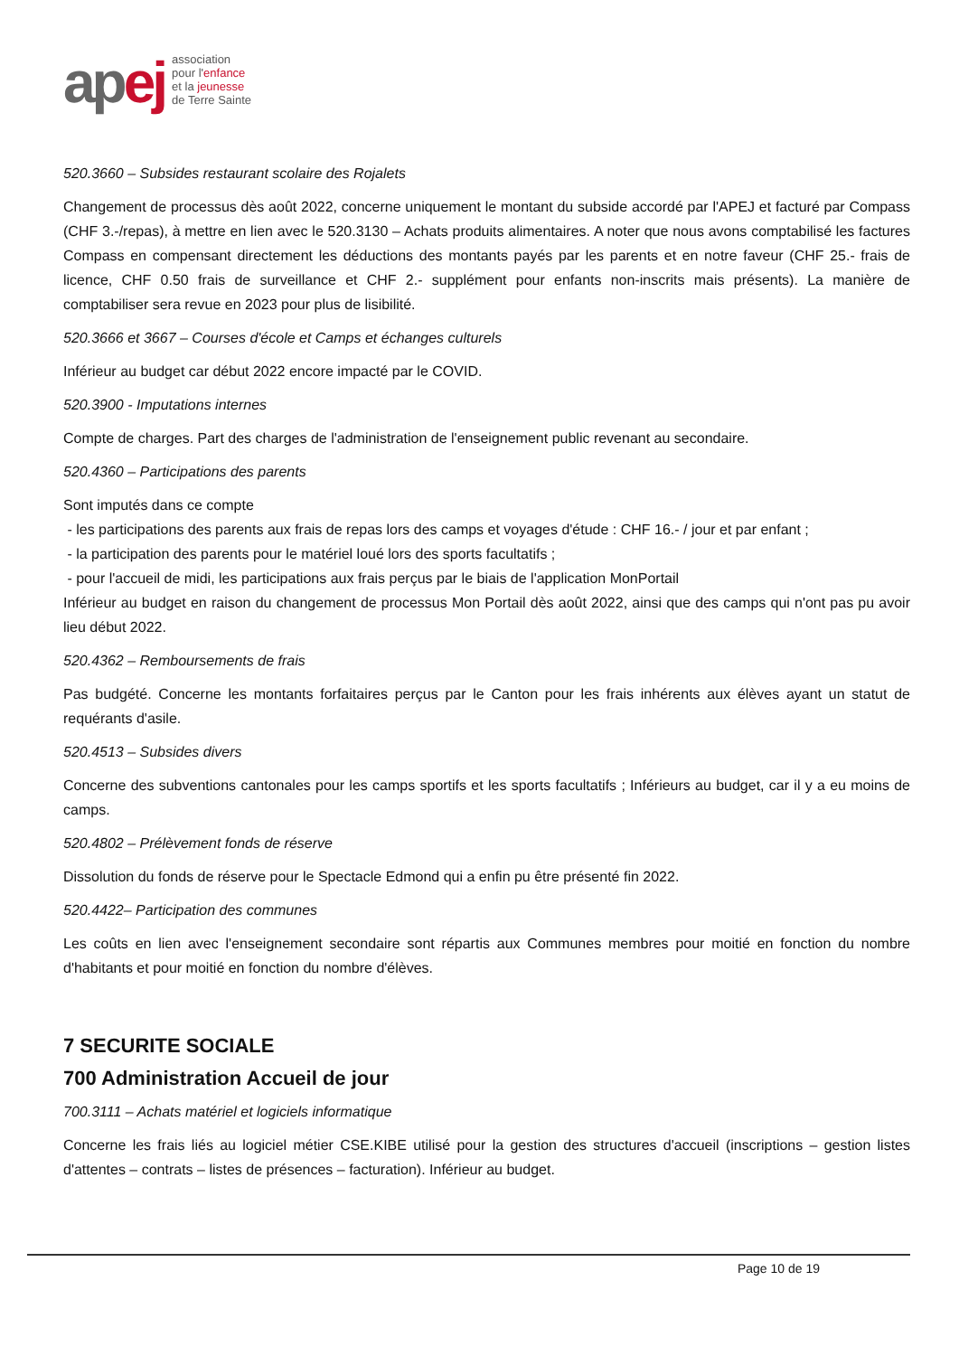apej
association
pour l'enfance
et la jeunesse
de Terre Sainte
520.3660 – Subsides restaurant scolaire des Rojalets
Changement de processus dès août 2022, concerne uniquement le montant du subside accordé par l'APEJ et facturé par Compass (CHF 3.-/repas), à mettre en lien avec le 520.3130 – Achats produits alimentaires. A noter que nous avons comptabilisé les factures Compass en compensant directement les déductions des montants payés par les parents et en notre faveur (CHF 25.- frais de licence, CHF 0.50 frais de surveillance et CHF 2.- supplément pour enfants non-inscrits mais présents). La manière de comptabiliser sera revue en 2023 pour plus de lisibilité.
520.3666 et 3667 – Courses d'école et Camps et échanges culturels
Inférieur au budget car début 2022 encore impacté par le COVID.
520.3900 - Imputations internes
Compte de charges. Part des charges de l'administration de l'enseignement public revenant au secondaire.
520.4360 – Participations des parents
Sont imputés dans ce compte
- les participations des parents aux frais de repas lors des camps et voyages d'étude : CHF 16.- / jour et par enfant ;
- la participation des parents pour le matériel loué lors des sports facultatifs ;
- pour l'accueil de midi, les participations aux frais perçus par le biais de l'application MonPortail
Inférieur au budget en raison du changement de processus Mon Portail dès août 2022, ainsi que des camps qui n'ont pas pu avoir lieu début 2022.
520.4362 – Remboursements de frais
Pas budgété. Concerne les montants forfaitaires perçus par le Canton pour les frais inhérents aux élèves ayant un statut de requérants d'asile.
520.4513 – Subsides divers
Concerne des subventions cantonales pour les camps sportifs et les sports facultatifs ; Inférieurs au budget, car il y a eu moins de camps.
520.4802 – Prélèvement fonds de réserve
Dissolution du fonds de réserve pour le Spectacle Edmond qui a enfin pu être présenté fin 2022.
520.4422– Participation des communes
Les coûts en lien avec l'enseignement secondaire sont répartis aux Communes membres pour moitié en fonction du nombre d'habitants et pour moitié en fonction du nombre d'élèves.
7 SECURITE SOCIALE
700 Administration Accueil de jour
700.3111 – Achats matériel et logiciels informatique
Concerne les frais liés au logiciel métier CSE.KIBE utilisé pour la gestion des structures d'accueil (inscriptions – gestion listes d'attentes – contrats – listes de présences – facturation). Inférieur au budget.
Page 10 de 19